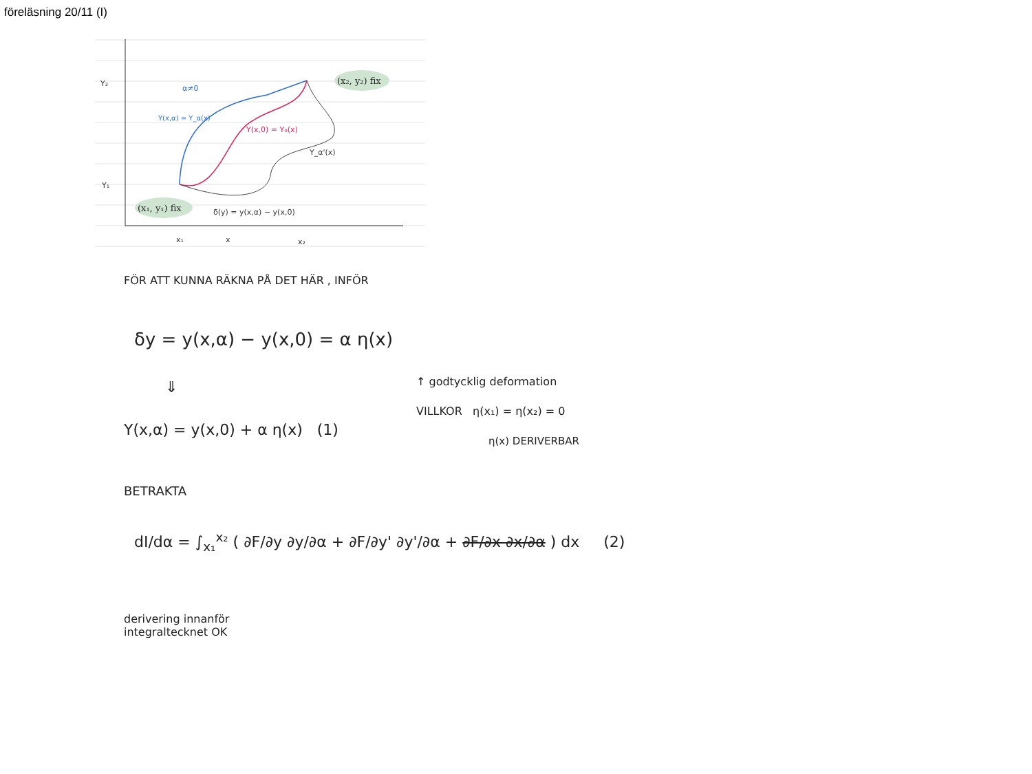föreläsning 20/11 (I)
(x₁, y₁) fix
(x₂, y₂) fix
Y₂
Y₁
x₁
x
x₂
Y_α'(x)
δ(y) = y(x,α) − y(x,0)
α≠0
Y(x,α) = Y_α(x)
Y(x,0) = Y₀(x)
FÖR ATT KUNNA RÄKNA PÅ DET HÄR , INFÖR
δy = y(x,α) − y(x,0) = α η(x)
↑ godtycklig deformation
⇓
VILLKOR η(x₁) = η(x₂) = 0
Y(x,α) = y(x,0) + α η(x) (1)
η(x) DERIVERBAR
BETRAKTA
dI/dα = ∫<sub>x₁</sub><sup>x₂</sup> ( ∂F/∂y ∂y/∂α + ∂F/∂y' ∂y'/∂α + ∂F/∂x ∂x/∂α ) dx (2)
derivering innanför
integraltecknet OK